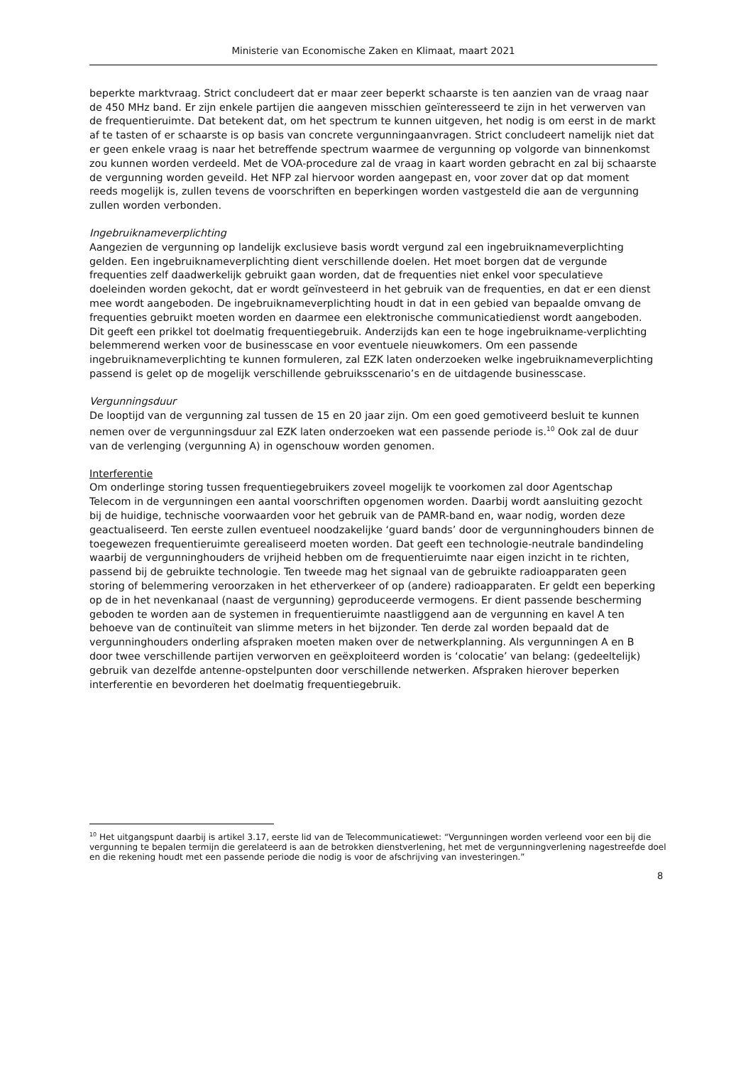Ministerie van Economische Zaken en Klimaat, maart 2021
beperkte marktvraag. Strict concludeert dat er maar zeer beperkt schaarste is ten aanzien van de vraag naar de 450 MHz band. Er zijn enkele partijen die aangeven misschien geïnteresseerd te zijn in het verwerven van de frequentieruimte. Dat betekent dat, om het spectrum te kunnen uitgeven, het nodig is om eerst in de markt af te tasten of er schaarste is op basis van concrete vergunningaanvragen. Strict concludeert namelijk niet dat er geen enkele vraag is naar het betreffende spectrum waarmee de vergunning op volgorde van binnenkomst zou kunnen worden verdeeld. Met de VOA-procedure zal de vraag in kaart worden gebracht en zal bij schaarste de vergunning worden geveild. Het NFP zal hiervoor worden aangepast en, voor zover dat op dat moment reeds mogelijk is, zullen tevens de voorschriften en beperkingen worden vastgesteld die aan de vergunning zullen worden verbonden.
Ingebruiknameverplichting
Aangezien de vergunning op landelijk exclusieve basis wordt vergund zal een ingebruiknameverplichting gelden. Een ingebruiknameverplichting dient verschillende doelen. Het moet borgen dat de vergunde frequenties zelf daadwerkelijk gebruikt gaan worden, dat de frequenties niet enkel voor speculatieve doeleinden worden gekocht, dat er wordt geïnvesteerd in het gebruik van de frequenties, en dat er een dienst mee wordt aangeboden. De ingebruiknameverplichting houdt in dat in een gebied van bepaalde omvang de frequenties gebruikt moeten worden en daarmee een elektronische communicatiedienst wordt aangeboden. Dit geeft een prikkel tot doelmatig frequentiegebruik. Anderzijds kan een te hoge ingebruikname-verplichting belemmerend werken voor de businesscase en voor eventuele nieuwkomers. Om een passende ingebruiknameverplichting te kunnen formuleren, zal EZK laten onderzoeken welke ingebruiknameverplichting passend is gelet op de mogelijk verschillende gebruiksscenario’s en de uitdagende businesscase.
Vergunningsduur
De looptijd van de vergunning zal tussen de 15 en 20 jaar zijn. Om een goed gemotiveerd besluit te kunnen nemen over de vergunningsduur zal EZK laten onderzoeken wat een passende periode is.<sup>10</sup> Ook zal de duur van de verlenging (vergunning A) in ogenschouw worden genomen.
Interferentie
Om onderlinge storing tussen frequentiegebruikers zoveel mogelijk te voorkomen zal door Agentschap Telecom in de vergunningen een aantal voorschriften opgenomen worden. Daarbij wordt aansluiting gezocht bij de huidige, technische voorwaarden voor het gebruik van de PAMR-band en, waar nodig, worden deze geactualiseerd. Ten eerste zullen eventueel noodzakelijke ‘guard bands’ door de vergunninghouders binnen de toegewezen frequentieruimte gerealiseerd moeten worden. Dat geeft een technologie-neutrale bandindeling waarbij de vergunninghouders de vrijheid hebben om de frequentieruimte naar eigen inzicht in te richten, passend bij de gebruikte technologie. Ten tweede mag het signaal van de gebruikte radioapparaten geen storing of belemmering veroorzaken in het etherverkeer of op (andere) radioapparaten. Er geldt een beperking op de in het nevenkanaal (naast de vergunning) geproduceerde vermogens. Er dient passende bescherming geboden te worden aan de systemen in frequentieruimte naastliggend aan de vergunning en kavel A ten behoeve van de continuïteit van slimme meters in het bijzonder. Ten derde zal worden bepaald dat de vergunninghouders onderling afspraken moeten maken over de netwerkplanning. Als vergunningen A en B door twee verschillende partijen verworven en geëxploiteerd worden is ‘colocatie’ van belang: (gedeeltelijk) gebruik van dezelfde antenne-opstelpunten door verschillende netwerken. Afspraken hierover beperken interferentie en bevorderen het doelmatig frequentiegebruik.
<sup>10</sup> Het uitgangspunt daarbij is artikel 3.17, eerste lid van de Telecommunicatiewet: “Vergunningen worden verleend voor een bij die vergunning te bepalen termijn die gerelateerd is aan de betrokken dienstverlening, het met de vergunningverlening nagestreefde doel en die rekening houdt met een passende periode die nodig is voor de afschrijving van investeringen.”
8